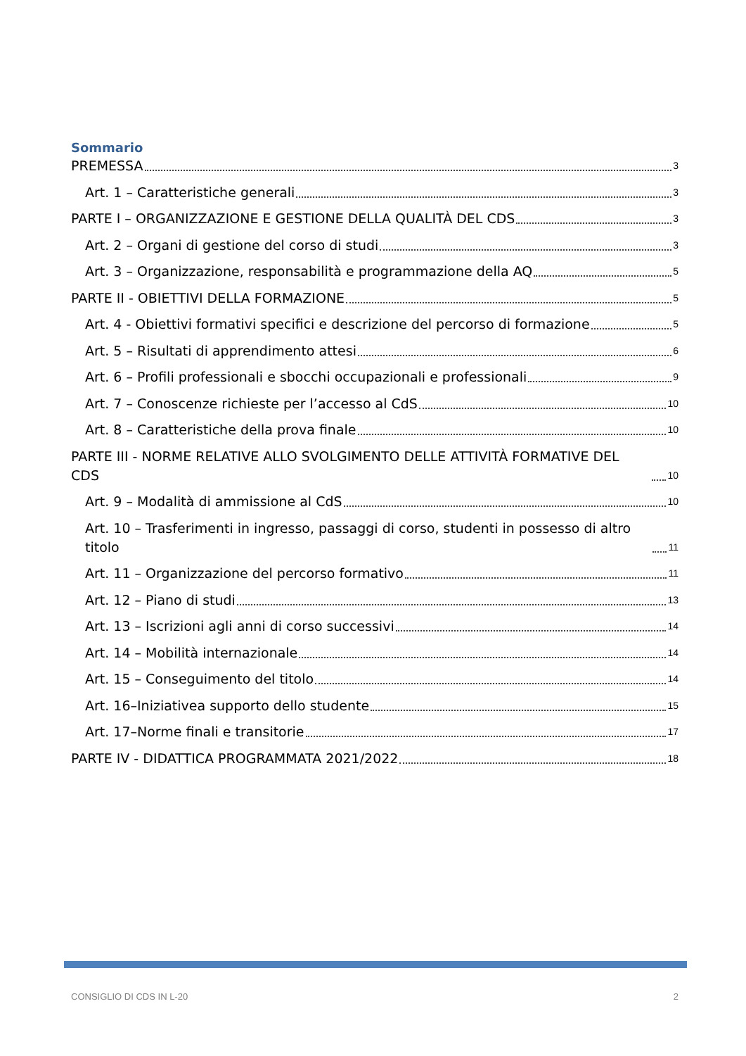Sommario
PREMESSA 3
Art. 1 – Caratteristiche generali 3
PARTE I – ORGANIZZAZIONE E GESTIONE DELLA QUALITÀ DEL CDS 3
Art. 2 – Organi di gestione del corso di studi 3
Art. 3 – Organizzazione, responsabilità e programmazione della AQ 5
PARTE II - OBIETTIVI DELLA FORMAZIONE 5
Art. 4 - Obiettivi formativi specifici e descrizione del percorso di formazione 5
Art. 5 – Risultati di apprendimento attesi 6
Art. 6 – Profili professionali e sbocchi occupazionali e professionali 9
Art. 7 – Conoscenze richieste per l’accesso al CdS 10
Art. 8 – Caratteristiche della prova finale 10
PARTE III - NORME RELATIVE ALLO SVOLGIMENTO DELLE ATTIVITÀ FORMATIVE DEL CDS 10
Art. 9 – Modalità di ammissione al CdS 10
Art. 10 – Trasferimenti in ingresso, passaggi di corso, studenti in possesso di altro titolo 11
Art. 11 – Organizzazione del percorso formativo 11
Art. 12 – Piano di studi 13
Art. 13 – Iscrizioni agli anni di corso successivi 14
Art. 14 – Mobilità internazionale 14
Art. 15 – Conseguimento del titolo 14
Art. 16–Iniziativea supporto dello studente 15
Art. 17–Norme finali e transitorie 17
PARTE IV - DIDATTICA PROGRAMMATA 2021/2022 18
CONSIGLIO DI CDS IN L-20 2